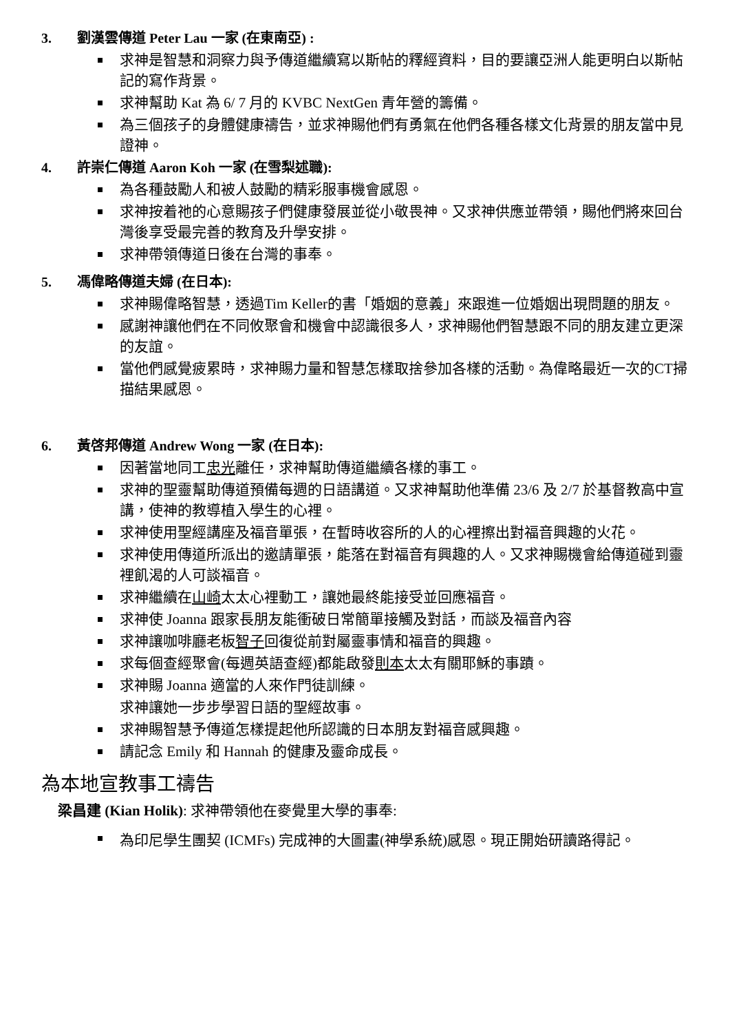3. 劉漢雲傳道 Peter Lau 一家 (在東南亞) :
求神是智慧和洞察力與予傳道繼續寫以斯帖的釋經資料，目的要讓亞洲人能更明白以斯帖記的寫作背景。
求神幫助 Kat 為 6/ 7 月的 KVBC NextGen 青年營的籌備。
為三個孩子的身體健康禱告，並求神賜他們有勇氣在他們各種各樣文化背景的朋友當中見證神。
4. 許崇仁傳道 Aaron Koh 一家 (在雪梨述職):
為各種鼓勵人和被人鼓勵的精彩服事機會感恩。
求神按着祂的心意賜孩子們健康發展並從小敬畏神。又求神供應並帶領，賜他們將來回台灣後享受最完善的教育及升學安排。
求神帶領傳道日後在台灣的事奉。
5. 馮偉略傳道夫婦 (在日本):
求神賜偉略智慧，透過Tim Keller的書「婚姻的意義」來跟進一位婚姻出現問題的朋友。
感謝神讓他們在不同攸聚會和機會中認識很多人，求神賜他們智慧跟不同的朋友建立更深的友誼。
當他們感覺疲累時，求神賜力量和智慧怎樣取捨參加各樣的活動。為偉略最近一次的CT掃描結果感恩。
6. 黃啓邦傳道 Andrew Wong 一家 (在日本):
因著當地同工忠光離任，求神幫助傳道繼續各樣的事工。
求神的聖靈幫助傳道預備每週的日語講道。又求神幫助他準備 23/6 及 2/7 於基督教高中宣講，使神的教導植入學生的心裡。
求神使用聖經講座及福音單張，在暫時收容所的人的心裡擦出對福音興趣的火花。
求神使用傳道所派出的邀請單張，能落在對福音有興趣的人。又求神賜機會給傳道碰到靈裡飢渴的人可談福音。
求神繼續在山崎太太心裡動工，讓她最終能接受並回應福音。
求神使 Joanna 跟家長朋友能衝破日常簡單接觸及對話，而談及福音內容
求神讓咖啡廳老板智子回復從前對屬靈事情和福音的興趣。
求每個查經聚會(每週英語查經)都能啟發則本太太有關耶穌的事蹟。
求神賜 Joanna 適當的人來作門徒訓練。
求神讓她一步步學習日語的聖經故事。
求神賜智慧予傳道怎樣提起他所認識的日本朋友對福音感興趣。
請記念 Emily 和 Hannah 的健康及靈命成長。
為本地宣教事工禱告
梁昌建 (Kian Holik): 求神帶領他在麥覺里大學的事奉:
為印尼學生團契 (ICMFs) 完成神的大圖畫(神學系統)感恩。現正開始研讀路得記。